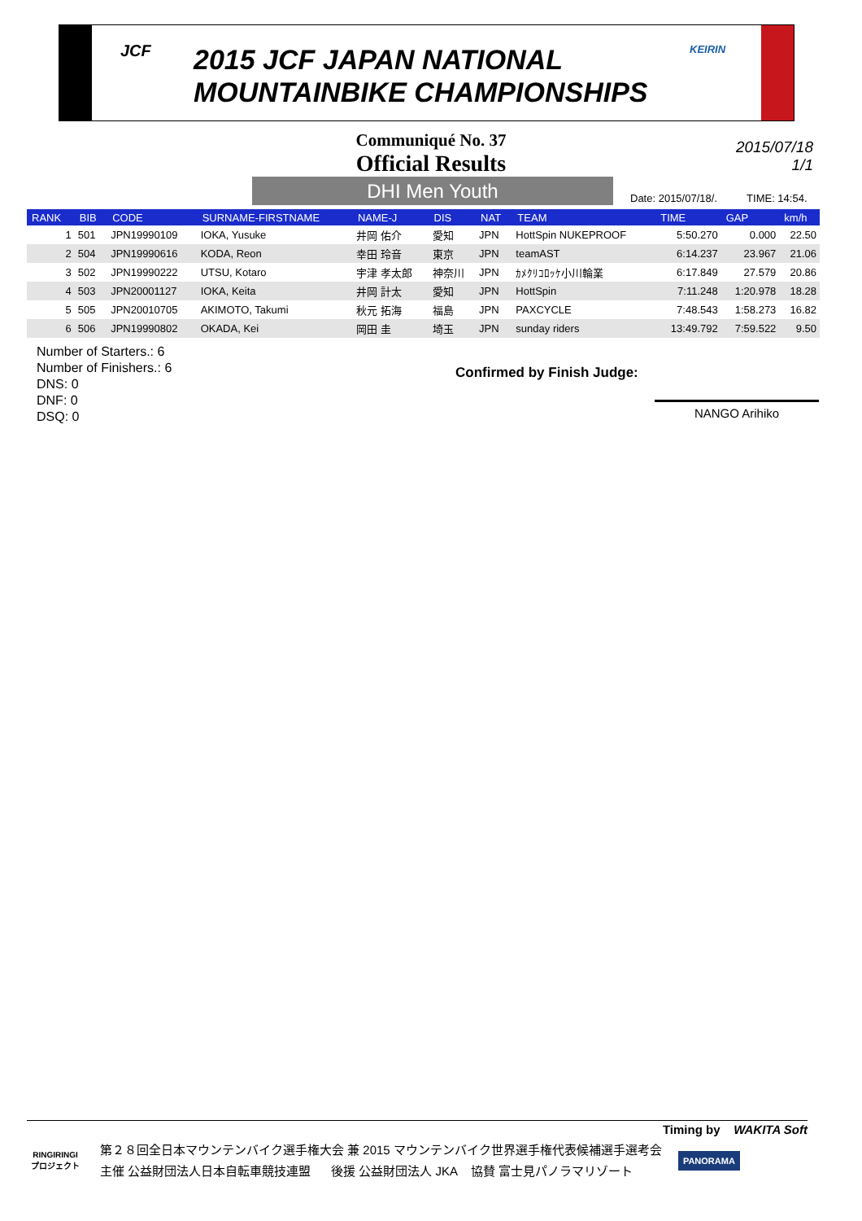JCF
2015 JCF JAPAN NATIONAL
MOUNTAINBIKE CHAMPIONSHIPS
KEIRIN
Communiqué No. 37
Official Results
2015/07/18
1/1
DHI Men Youth
Date: 2015/07/18/. TIME: 14:54.
| RANK | BIB | CODE | SURNAME-FIRSTNAME | NAME-J | DIS | NAT | TEAM | TIME | GAP | km/h |
| --- | --- | --- | --- | --- | --- | --- | --- | --- | --- | --- |
| 1 | 501 | JPN19990109 | IOKA, Yusuke | 井岡 佑介 | 愛知 | JPN | HottSpin NUKEPROOF | 5:50.270 | 0.000 | 22.50 |
| 2 | 504 | JPN19990616 | KODA, Reon | 幸田 玲音 | 東京 | JPN | teamAST | 6:14.237 | 23.967 | 21.06 |
| 3 | 502 | JPN19990222 | UTSU, Kotaro | 宇津 孝太郎 | 神奈川 | JPN | ｶﾒｸﾘｺﾛｯｹ小川輪業 | 6:17.849 | 27.579 | 20.86 |
| 4 | 503 | JPN20001127 | IOKA, Keita | 井岡 計太 | 愛知 | JPN | HottSpin | 7:11.248 | 1:20.978 | 18.28 |
| 5 | 505 | JPN20010705 | AKIMOTO, Takumi | 秋元 拓海 | 福島 | JPN | PAXCYCLE | 7:48.543 | 1:58.273 | 16.82 |
| 6 | 506 | JPN19990802 | OKADA, Kei | 岡田 圭 | 埼玉 | JPN | sunday riders | 13:49.792 | 7:59.522 | 9.50 |
Number of Starters.: 6
Number of Finishers.: 6
DNS: 0
DNF: 0
DSQ: 0
Confirmed by Finish Judge:
NANGO Arihiko
Timing by WAKITA Soft
RINGIRINGI
プロジェクト
第２８回全日本マウンテンバイク選手権大会 兼 2015 マウンテンバイク世界選手権代表候補選手選考会
主催 公益財団法人日本自転車競技連盟 後援 公益財団法人 JKA 協賛 富士見パノラマリゾート
PANORAMA